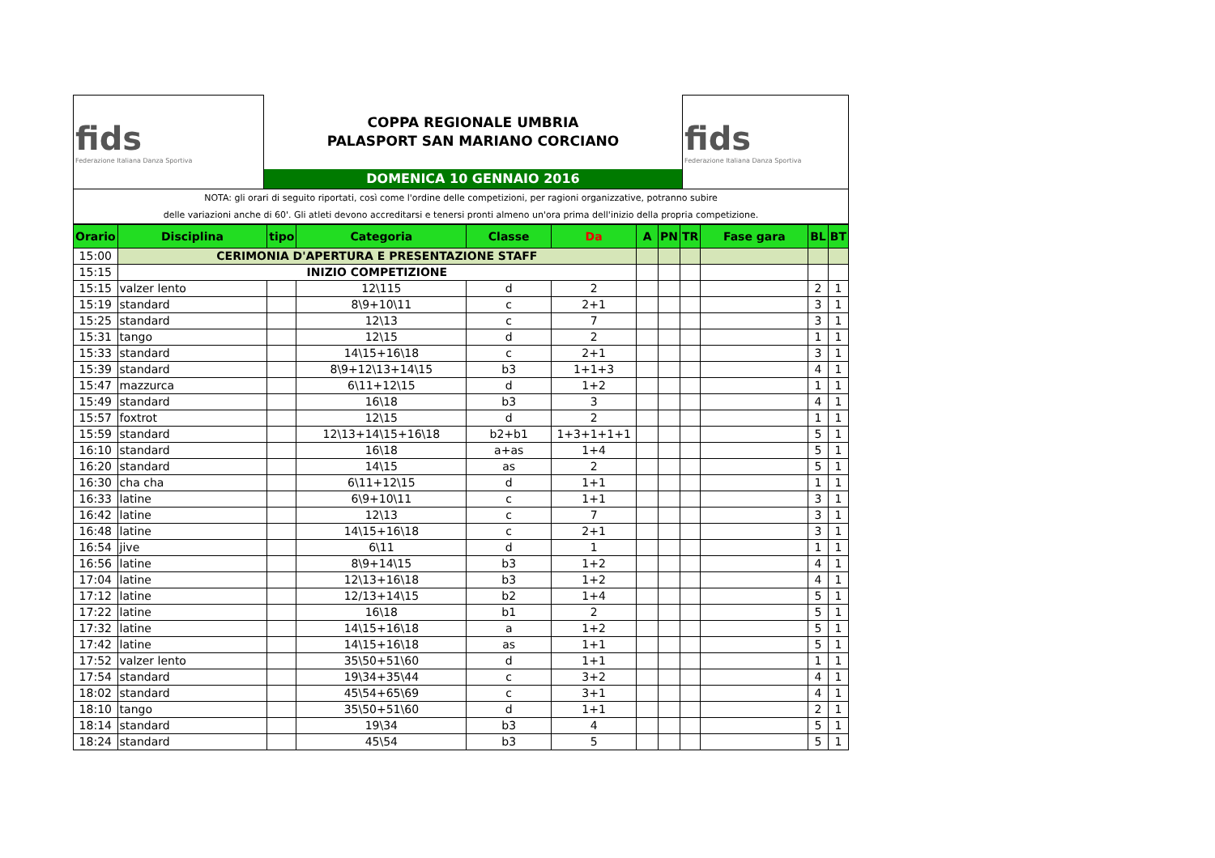| fids Federazione Italiana Danza Sportiva | | fids Federazione Italiana Danza Sportiva |
| | COPPA REGIONALE UMBRIA | |
| | PALASPORT SAN MARIANO CORCIANO | |
| | DOMENICA 10 GENNAIO 2016 | |
| NOTA: gli orari di seguito riportati, così come l'ordine delle competizioni, per ragioni organizzative, potranno subire delle variazioni anche di 60'. Gli atleti devono accreditarsi e tenersi pronti almeno un'ora prima dell'inizio della propria competizione. | | |
| Orario | Disciplina | tipo | Categoria | Classe | Da | A | PN | TR | Fase gara | BL | BT |
| --- | --- | --- | --- | --- | --- | --- | --- | --- | --- | --- | --- |
| 15:00 | CERIMONIA D'APERTURA E PRESENTAZIONE STAFF | | | | | | | | | | |
| 15:15 | INIZIO COMPETIZIONE | | | | | | | | | | |
| 15:15 | valzer lento | | 12\115 | d | 2 | | | | | 2 | 1 |
| 15:19 | standard | | 8\9+10\11 | c | 2+1 | | | | | 3 | 1 |
| 15:25 | standard | | 12\13 | c | 7 | | | | | 3 | 1 |
| 15:31 | tango | | 12\15 | d | 2 | | | | | 1 | 1 |
| 15:33 | standard | | 14\15+16\18 | c | 2+1 | | | | | 3 | 1 |
| 15:39 | standard | | 8\9+12\13+14\15 | b3 | 1+1+3 | | | | | 4 | 1 |
| 15:47 | mazzurca | | 6\11+12\15 | d | 1+2 | | | | | 1 | 1 |
| 15:49 | standard | | 16\18 | b3 | 3 | | | | | 4 | 1 |
| 15:57 | foxtrot | | 12\15 | d | 2 | | | | | 1 | 1 |
| 15:59 | standard | | 12\13+14\15+16\18 | b2+b1 | 1+3+1+1+1 | | | | | 5 | 1 |
| 16:10 | standard | | 16\18 | a+as | 1+4 | | | | | 5 | 1 |
| 16:20 | standard | | 14\15 | as | 2 | | | | | 5 | 1 |
| 16:30 | cha cha | | 6\11+12\15 | d | 1+1 | | | | | 1 | 1 |
| 16:33 | latine | | 6\9+10\11 | c | 1+1 | | | | | 3 | 1 |
| 16:42 | latine | | 12\13 | c | 7 | | | | | 3 | 1 |
| 16:48 | latine | | 14\15+16\18 | c | 2+1 | | | | | 3 | 1 |
| 16:54 | jive | | 6\11 | d | 1 | | | | | 1 | 1 |
| 16:56 | latine | | 8\9+14\15 | b3 | 1+2 | | | | | 4 | 1 |
| 17:04 | latine | | 12\13+16\18 | b3 | 1+2 | | | | | 4 | 1 |
| 17:12 | latine | | 12/13+14\15 | b2 | 1+4 | | | | | 5 | 1 |
| 17:22 | latine | | 16\18 | b1 | 2 | | | | | 5 | 1 |
| 17:32 | latine | | 14\15+16\18 | a | 1+2 | | | | | 5 | 1 |
| 17:42 | latine | | 14\15+16\18 | as | 1+1 | | | | | 5 | 1 |
| 17:52 | valzer lento | | 35\50+51\60 | d | 1+1 | | | | | 1 | 1 |
| 17:54 | standard | | 19\34+35\44 | c | 3+2 | | | | | 4 | 1 |
| 18:02 | standard | | 45\54+65\69 | c | 3+1 | | | | | 4 | 1 |
| 18:10 | tango | | 35\50+51\60 | d | 1+1 | | | | | 2 | 1 |
| 18:14 | standard | | 19\34 | b3 | 4 | | | | | 5 | 1 |
| 18:24 | standard | | 45\54 | b3 | 5 | | | | | 5 | 1 |